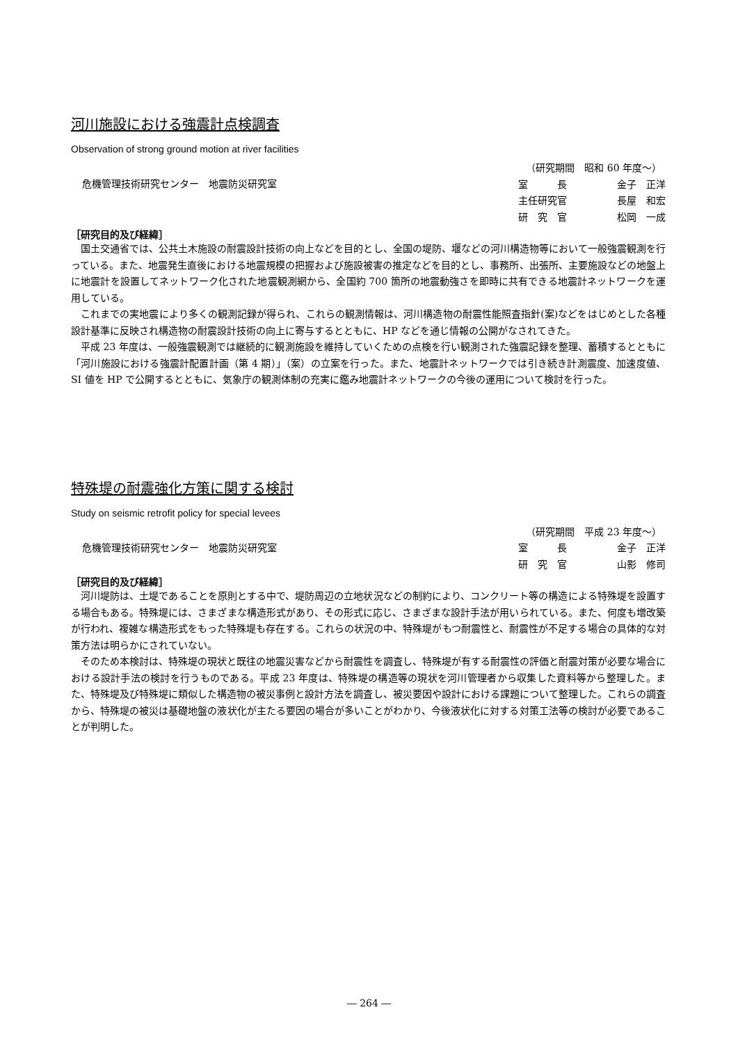河川施設における強震計点検調査
Observation of strong ground motion at river facilities
危機管理技術研究センター　地震防災研究室
（研究期間　昭和 60 年度～）
室　　　長 金子　正洋
主任研究官 長屋　和宏
研　究　官 松岡　一成
［研究目的及び経緯］
国土交通省では、公共土木施設の耐震設計技術の向上などを目的とし、全国の堤防、堰などの河川構造物等において一般強震観測を行っている。また、地震発生直後における地震規模の把握および施設被害の推定などを目的とし、事務所、出張所、主要施設などの地盤上に地震計を設置してネットワーク化された地震観測網から、全国約 700 箇所の地震動強さを即時に共有できる地震計ネットワークを運用している。
これまでの実地震により多くの観測記録が得られ、これらの観測情報は、河川構造物の耐震性能照査指針(案)などをはじめとした各種設計基準に反映され構造物の耐震設計技術の向上に寄与するとともに、HP などを通じ情報の公開がなされてきた。
平成 23 年度は、一般強震観測では継続的に観測施設を維持していくための点検を行い観測された強震記録を整理、蓄積するとともに「河川施設における強震計配置計画（第 4 期）」（案）の立案を行った。また、地震計ネットワークでは引き続き計測震度、加速度値、SI 値を HP で公開するとともに、気象庁の観測体制の充実に鑑み地震計ネットワークの今後の運用について検討を行った。
特殊堤の耐震強化方策に関する検討
Study on seismic retrofit policy for special levees
危機管理技術研究センター　地震防災研究室
（研究期間　平成 23 年度～）
室　　　長 金子　正洋
研　究　官 山影　修司
［研究目的及び経緯］
河川堤防は、土堤であることを原則とする中で、堤防周辺の立地状況などの制約により、コンクリート等の構造による特殊堤を設置する場合もある。特殊堤には、さまざまな構造形式があり、その形式に応じ、さまざまな設計手法が用いられている。また、何度も増改築が行われ、複雑な構造形式をもった特殊堤も存在する。これらの状況の中、特殊堤がもつ耐震性と、耐震性が不足する場合の具体的な対策方法は明らかにされていない。
そのため本検討は、特殊堤の現状と既往の地震災害などから耐震性を調査し、特殊堤が有する耐震性の評価と耐震対策が必要な場合における設計手法の検討を行うものである。平成 23 年度は、特殊堤の構造等の現状を河川管理者から収集した資料等から整理した。また、特殊堤及び特殊堤に類似した構造物の被災事例と設計方法を調査し、被災要因や設計における課題について整理した。これらの調査から、特殊堤の被災は基礎地盤の液状化が主たる要因の場合が多いことがわかり、今後液状化に対する対策工法等の検討が必要であることが判明した。
― 264 ―